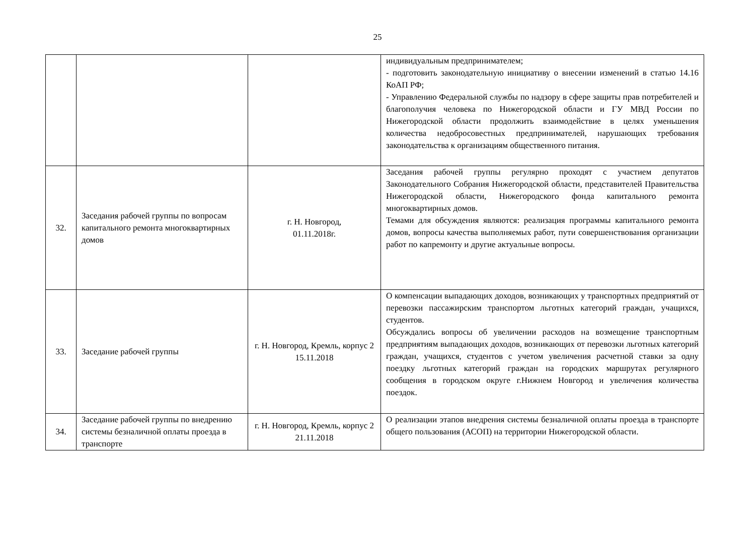25
| | | | индивидуальным предпринимателем; - подготовить законодательную инициативу о внесении изменений в статью 14.16 КоАП РФ; - Управлению Федеральной службы по надзору в сфере защиты прав потребителей и благополучия человека по Нижегородской области и ГУ МВД России по Нижегородской области продолжить взаимодействие в целях уменьшения количества недобросовестных предпринимателей, нарушающих требования законодательства к организациям общественного питания. |
| 32. | Заседания рабочей группы по вопросам капитального ремонта многоквартирных домов | г. Н. Новгород, 01.11.2018г. | Заседания рабочей группы регулярно проходят с участием депутатов Законодательного Собрания Нижегородской области, представителей Правительства Нижегородской области, Нижегородского фонда капитального ремонта многоквартирных домов. Темами для обсуждения являются: реализация программы капитального ремонта домов, вопросы качества выполняемых работ, пути совершенствования организации работ по капремонту и другие актуальные вопросы. |
| 33. | Заседание рабочей группы | г. Н. Новгород, Кремль, корпус 2 15.11.2018 | О компенсации выпадающих доходов, возникающих у транспортных предприятий от перевозки пассажирским транспортом льготных категорий граждан, учащихся, студентов. Обсуждались вопросы об увеличении расходов на возмещение транспортным предприятиям выпадающих доходов, возникающих от перевозки льготных категорий граждан, учащихся, студентов с учетом увеличения расчетной ставки за одну поездку льготных категорий граждан на городских маршрутах регулярного сообщения в городском округе г.Нижнем Новгород и увеличения количества поездок. |
| 34. | Заседание рабочей группы по внедрению системы безналичной оплаты проезда в транспорте | г. Н. Новгород, Кремль, корпус 2 21.11.2018 | О реализации этапов внедрения системы безналичной оплаты проезда в транспорте общего пользования (АСОП) на территории Нижегородской области. |